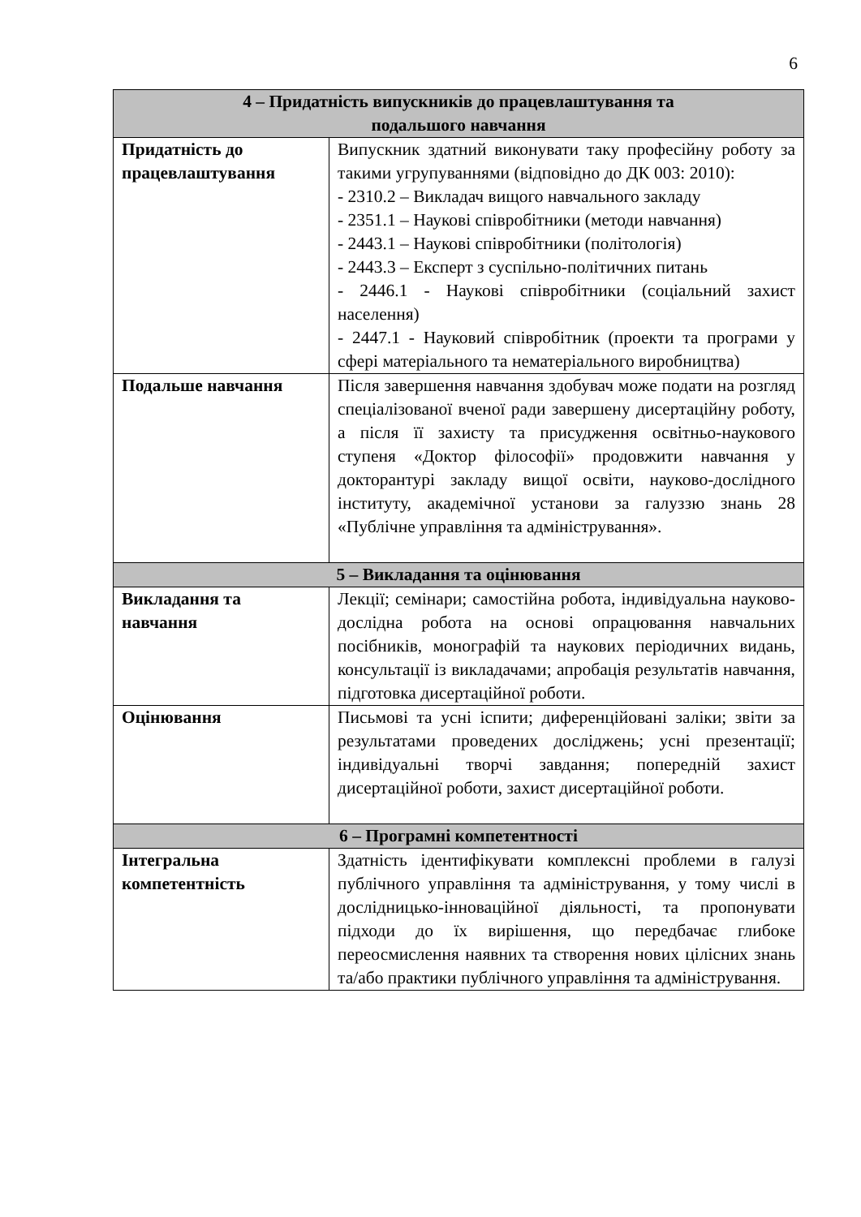6
| 4 – Придатність випускників до працевлаштування та подальшого навчання | |
| --- | --- |
| Придатність до працевлаштування | Випускник здатний виконувати таку професійну роботу за такими угрупуваннями (відповідно до ДК 003: 2010): - 2310.2 – Викладач вищого навчального закладу - 2351.1 – Наукові співробітники (методи навчання) - 2443.1 – Наукові співробітники (політологія) - 2443.3 – Експерт з суспільно-політичних питань - 2446.1 - Наукові співробітники (соціальний захист населення) - 2447.1 - Науковий співробітник (проекти та програми у сфері матеріального та нематеріального виробництва) |
| Подальше навчання | Після завершення навчання здобувач може подати на розгляд спеціалізованої вченої ради завершену дисертаційну роботу, а після її захисту та присудження освітньо-наукового ступеня «Доктор філософії» продовжити навчання у докторантурі закладу вищої освіти, науково-дослідного інституту, академічної установи за галуззю знань 28 «Публічне управління та адміністрування». |
| 5 – Викладання та оцінювання | |
| Викладання та навчання | Лекції; семінари; самостійна робота, індивідуальна науково-дослідна робота на основі опрацювання навчальних посібників, монографій та наукових періодичних видань, консультації із викладачами; апробація результатів навчання, підготовка дисертаційної роботи. |
| Оцінювання | Письмові та усні іспити; диференційовані заліки; звіти за результатами проведених досліджень; усні презентації; індивідуальні творчі завдання; попередній захист дисертаційної роботи, захист дисертаційної роботи. |
| 6 – Програмні компетентності | |
| Інтегральна компетентність | Здатність ідентифікувати комплексні проблеми в галузі публічного управління та адміністрування, у тому числі в дослідницько-інноваційної діяльності, та пропонувати підходи до їх вирішення, що передбачає глибоке переосмислення наявних та створення нових цілісних знань та/або практики публічного управління та адміністрування. |